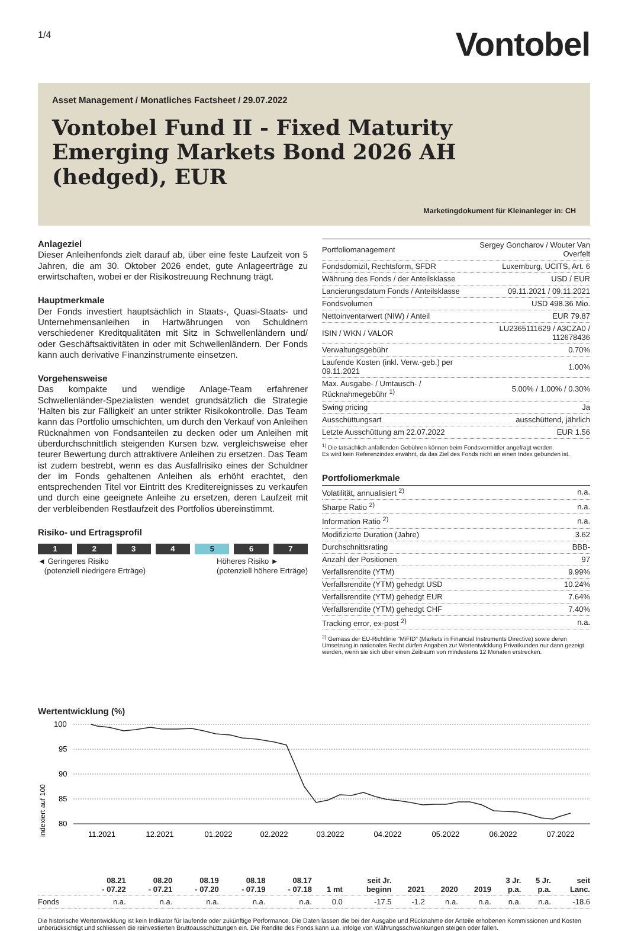1/4
Vontobel
Asset Management / Monatliches Factsheet / 29.07.2022
Vontobel Fund II - Fixed Maturity Emerging Markets Bond 2026 AH (hedged), EUR
Marketingdokument für Kleinanleger in: CH
Anlageziel
Dieser Anleihenfonds zielt darauf ab, über eine feste Laufzeit von 5 Jahren, die am 30. Oktober 2026 endet, gute Anlageerträge zu erwirtschaften, wobei er der Risikostreuung Rechnung trägt.
Hauptmerkmale
Der Fonds investiert hauptsächlich in Staats-, Quasi-Staats- und Unternehmensanleihen in Hartwährungen von Schuldnern verschiedener Kreditqualitäten mit Sitz in Schwellenländern und/ oder Geschäftsaktivitäten in oder mit Schwellenländern. Der Fonds kann auch derivative Finanzinstrumente einsetzen.
Vorgehensweise
Das kompakte und wendige Anlage-Team erfahrener Schwellenländer-Spezialisten wendet grundsätzlich die Strategie 'Halten bis zur Fälligkeit' an unter strikter Risikokontrolle. Das Team kann das Portfolio umschichten, um durch den Verkauf von Anleihen Rücknahmen von Fondsanteilen zu decken oder um Anleihen mit überdurchschnittlich steigenden Kursen bzw. vergleichsweise eher teurer Bewertung durch attraktivere Anleihen zu ersetzen. Das Team ist zudem bestrebt, wenn es das Ausfallrisiko eines der Schuldner der im Fonds gehaltenen Anleihen als erhöht erachtet, den entsprechenden Titel vor Eintritt des Kreditereignisses zu verkaufen und durch eine geeignete Anleihe zu ersetzen, deren Laufzeit mit der verbleibenden Restlaufzeit des Portfolios übereinstimmt.
Risiko- und Ertragsprofil
1 2 3 4 5 6 7
◄ Geringeres Risiko
(potenziell niedrigere Erträge)
Höheres Risiko ►
(potenziell höhere Erträge)
| Portfoliomanagement | Sergey Goncharov / Wouter Van Overfelt |
| Fondsdomizil, Rechtsform, SFDR | Luxemburg, UCITS, Art. 6 |
| Währung des Fonds / der Anteilsklasse | USD / EUR |
| Lancierungsdatum Fonds / Anteilsklasse | 09.11.2021 / 09.11.2021 |
| Fondsvolumen | USD 498.36 Mio. |
| Nettoinventarwert (NIW) / Anteil | EUR 79.87 |
| ISIN / WKN / VALOR | LU2365111629 / A3CZA0 / 112678436 |
| Verwaltungsgebühr | 0.70% |
| Laufende Kosten (inkl. Verw.-geb.) per 09.11.2021 | 1.00% |
| Max. Ausgabe- / Umtausch- / Rücknahmegebühr <sup>1)</sup> | 5.00% / 1.00% / 0.30% |
| Swing pricing | Ja |
| Ausschüttungsart | ausschüttend, jährlich |
| Letzte Ausschüttung am 22.07.2022 | EUR 1.56 |
<sup>1)</sup> Die tatsächlich anfallenden Gebühren können beim Fondsvermittler angefragt werden.
Es wird kein Referenzindex erwähnt, da das Ziel des Fonds nicht an einen Index gebunden ist.
Portfoliomerkmale
| Volatilität, annualisiert <sup>2)</sup> | n.a. |
| Sharpe Ratio <sup>2)</sup> | n.a. |
| Information Ratio <sup>2)</sup> | n.a. |
| Modifizierte Duration (Jahre) | 3.62 |
| Durchschnittsrating | BBB- |
| Anzahl der Positionen | 97 |
| Verfallsrendite (YTM) | 9.99% |
| Verfallsrendite (YTM) gehedgt USD | 10.24% |
| Verfallsrendite (YTM) gehedgt EUR | 7.64% |
| Verfallsrendite (YTM) gehedgt CHF | 7.40% |
| Tracking error, ex-post <sup>2)</sup> | n.a. |
<sup>2)</sup> Gemäss der EU-Richtlinie "MiFID" (Markets in Financial Instruments Directive) sowie deren Umsetzung in nationales Recht dürfen Angaben zur Wertentwicklung Privatkunden nur dann gezeigt werden, wenn sie sich über einen Zeitraum von mindestens 12 Monaten erstrecken.
Wertentwicklung (%)
indexiert auf 100
100
95
90
85
80
11.2021
12.2021
01.2022
02.2022
03.2022
04.2022
05.2022
06.2022
07.2022
| | 08.21 - 07.22 | 08.20 - 07.21 | 08.19 - 07.20 | 08.18 - 07.19 | 08.17 - 07.18 | 1 mt | seit Jr. beginn | 2021 | 2020 | 2019 | 3 Jr. p.a. | 5 Jr. p.a. | seit Lanc. |
| --- | --- | --- | --- | --- | --- | --- | --- | --- | --- | --- | --- | --- | --- |
| Fonds | n.a. | n.a. | n.a. | n.a. | n.a. | 0.0 | -17.5 | -1.2 | n.a. | n.a. | n.a. | n.a. | -18.6 |
Die historische Wertentwicklung ist kein Indikator für laufende oder zukünftige Performance. Die Daten lassen die bei der Ausgabe und Rücknahme der Anteile erhobenen Kommissionen und Kosten unberücksichtigt und schliessen die reinvestierten Bruttoausschüttungen ein. Die Rendite des Fonds kann u.a. infolge von Währungsschwankungen steigen oder fallen.